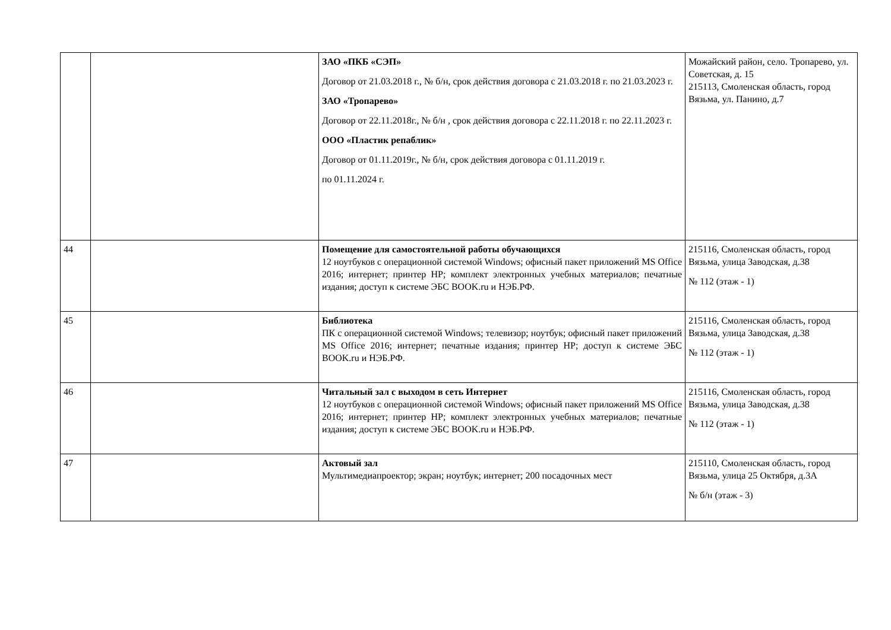| | | ЗАО «ПКБ «СЭП» Договор от 21.03.2018 г., № б/н, срок действия договора с 21.03.2018 г. по 21.03.2023 г. ЗАО «Тропарево» Договор от 22.11.2018г., № б/н , срок действия договора с 22.11.2018 г. по 22.11.2023 г. ООО «Пластик репаблик» Договор от 01.11.2019г., № б/н, срок действия договора с 01.11.2019 г. по 01.11.2024 г. | Можайский район, село. Тропарево, ул. Советская, д. 15 215113, Смоленская область, город Вязьма, ул. Панино, д.7 |
| 44 | | Помещение для самостоятельной работы обучающихся 12 ноутбуков с операционной системой Windows; офисный пакет приложений MS Office 2016; интернет; принтер HP; комплект электронных учебных материалов; печатные издания; доступ к системе ЭБС BOOK.ru и НЭБ.РФ. | 215116, Смоленская область, город Вязьма, улица Заводская, д.38 № 112 (этаж - 1) |
| 45 | | Библиотека ПК с операционной системой Windows; телевизор; ноутбук; офисный пакет приложений MS Office 2016; интернет; печатные издания; принтер HP; доступ к системе ЭБС BOOK.ru и НЭБ.РФ. | 215116, Смоленская область, город Вязьма, улица Заводская, д.38 № 112 (этаж - 1) |
| 46 | | Читальный зал с выходом в сеть Интернет 12 ноутбуков с операционной системой Windows; офисный пакет приложений MS Office 2016; интернет; принтер HP; комплект электронных учебных материалов; печатные издания; доступ к системе ЭБС BOOK.ru и НЭБ.РФ. | 215116, Смоленская область, город Вязьма, улица Заводская, д.38 № 112 (этаж - 1) |
| 47 | | Актовый зал Мультимедиапроектор; экран; ноутбук; интернет; 200 посадочных мест | 215110, Смоленская область, город Вязьма, улица 25 Октября, д.3А № б/н (этаж - 3) |